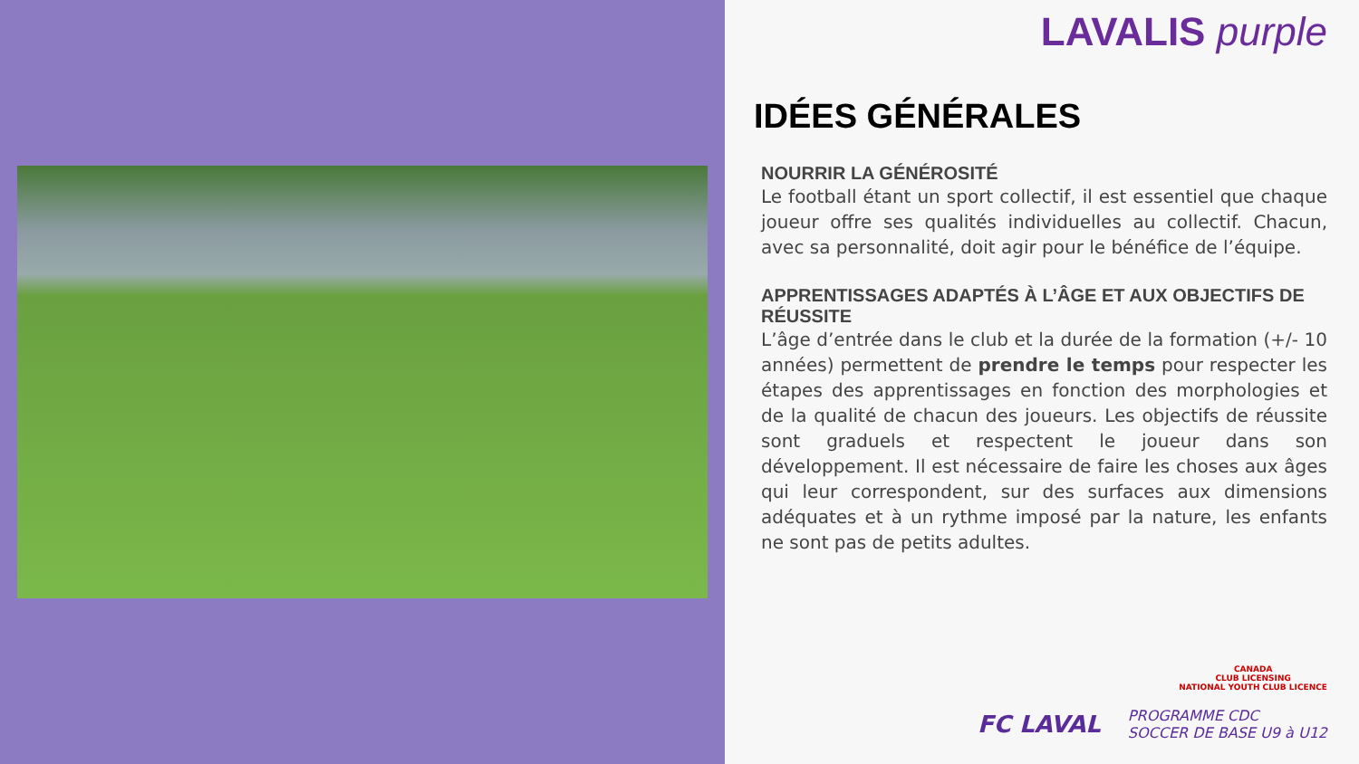LAVALIS purple
IDÉES GÉNÉRALES
NOURRIR LA GÉNÉROSITÉ
Le football étant un sport collectif, il est essentiel que chaque joueur offre ses qualités individuelles au collectif. Chacun, avec sa personnalité, doit agir pour le bénéfice de l’équipe.
APPRENTISSAGES ADAPTÉS À L’ÂGE ET AUX OBJECTIFS DE RÉUSSITE
L’âge d’entrée dans le club et la durée de la formation (+/- 10 années) permettent de prendre le temps pour respecter les étapes des apprentissages en fonction des morphologies et de la qualité de chacun des joueurs. Les objectifs de réussite sont graduels et respectent le joueur dans son développement. Il est nécessaire de faire les choses aux âges qui leur correspondent, sur des surfaces aux dimensions adéquates et à un rythme imposé par la nature, les enfants ne sont pas de petits adultes.
CANADA
CLUB LICENSING
NATIONAL YOUTH CLUB LICENCE
FC LAVAL PROGRAMME CDC
SOCCER DE BASE U9 à U12